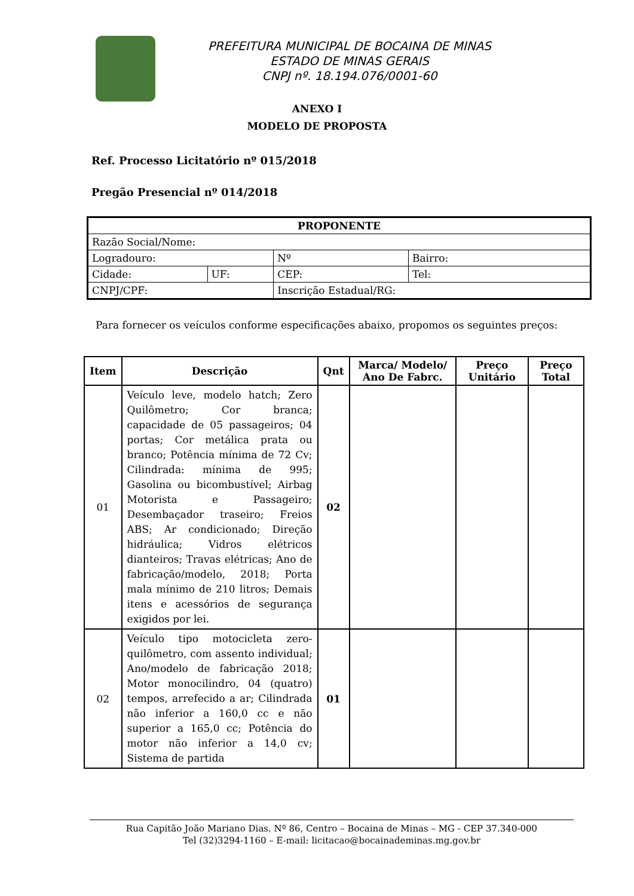PREFEITURA MUNICIPAL DE BOCAINA DE MINAS
ESTADO DE MINAS GERAIS
CNPJ nº. 18.194.076/0001-60
ANEXO I
MODELO DE PROPOSTA
Ref. Processo Licitatório nº 015/2018
Pregão Presencial nº 014/2018
| PROPONENTE | | | | | |
| Razão Social/Nome: | | | | | |
| Logradouro: | | | | Nº | Bairro: |
| Cidade: | UF: | CEP: | | | Tel: |
| CNPJ/CPF: | | | Inscrição Estadual/RG: | | |
Para fornecer os veículos conforme especificações abaixo, propomos os seguintes preços:
| Item | Descrição | Qnt | Marca/ Modelo/ Ano De Fabrc. | Preço Unitário | Preço Total |
| --- | --- | --- | --- | --- | --- |
| 01 | Veículo leve, modelo hatch; Zero Quilômetro; Cor branca; capacidade de 05 passageiros; 04 portas; Cor metálica prata ou branco; Potência mínima de 72 Cv; Cilindrada: mínima de 995; Gasolina ou bicombustível; Airbag Motorista e Passageiro; Desembaçador traseiro; Freios ABS; Ar condicionado; Direção hidráulica; Vidros elétricos dianteiros; Travas elétricas; Ano de fabricação/modelo, 2018; Porta mala mínimo de 210 litros; Demais itens e acessórios de segurança exigidos por lei. | 02 | | | |
| 02 | Veículo tipo motocicleta zero-quilômetro, com assento individual; Ano/modelo de fabricação 2018; Motor monocilindro, 04 (quatro) tempos, arrefecido a ar; Cilindrada não inferior a 160,0 cc e não superior a 165,0 cc; Potência do motor não inferior a 14,0 cv; Sistema de partida | 01 | | | |
Rua Capitão João Mariano Dias. Nº 86, Centro – Bocaina de Minas – MG - CEP 37.340-000
Tel (32)3294-1160 – E-mail: licitacao@bocainademinas.mg.gov.br